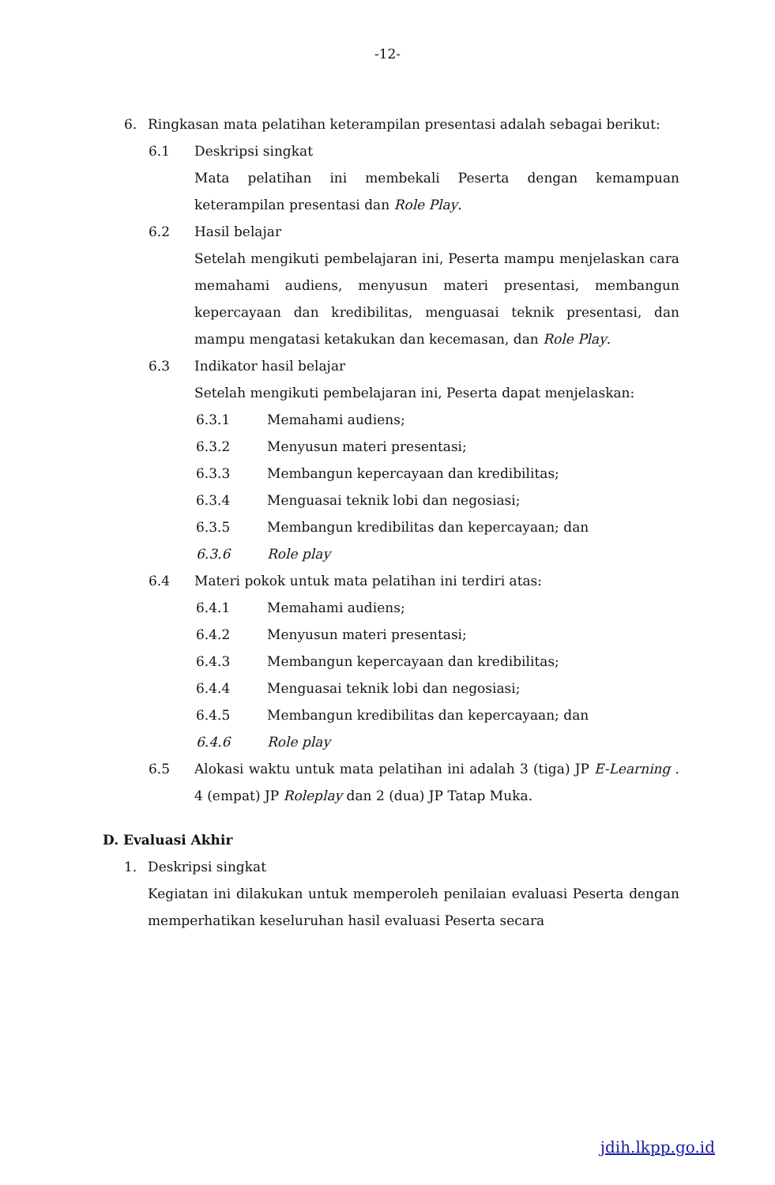-12-
6. Ringkasan mata pelatihan keterampilan presentasi adalah sebagai berikut:
6.1 Deskripsi singkat
Mata pelatihan ini membekali Peserta dengan kemampuan keterampilan presentasi dan Role Play.
6.2 Hasil belajar
Setelah mengikuti pembelajaran ini, Peserta mampu menjelaskan cara memahami audiens, menyusun materi presentasi, membangun kepercayaan dan kredibilitas, menguasai teknik presentasi, dan mampu mengatasi ketakukan dan kecemasan, dan Role Play.
6.3 Indikator hasil belajar
Setelah mengikuti pembelajaran ini, Peserta dapat menjelaskan:
6.3.1 Memahami audiens;
6.3.2 Menyusun materi presentasi;
6.3.3 Membangun kepercayaan dan kredibilitas;
6.3.4 Menguasai teknik lobi dan negosiasi;
6.3.5 Membangun kredibilitas dan kepercayaan; dan
6.3.6 Role play
6.4 Materi pokok untuk mata pelatihan ini terdiri atas:
6.4.1 Memahami audiens;
6.4.2 Menyusun materi presentasi;
6.4.3 Membangun kepercayaan dan kredibilitas;
6.4.4 Menguasai teknik lobi dan negosiasi;
6.4.5 Membangun kredibilitas dan kepercayaan; dan
6.4.6 Role play
6.5 Alokasi waktu untuk mata pelatihan ini adalah 3 (tiga) JP E-Learning . 4 (empat) JP Roleplay dan 2 (dua) JP Tatap Muka.
D. Evaluasi Akhir
1. Deskripsi singkat
Kegiatan ini dilakukan untuk memperoleh penilaian evaluasi Peserta dengan memperhatikan keseluruhan hasil evaluasi Peserta secara
jdih.lkpp.go.id